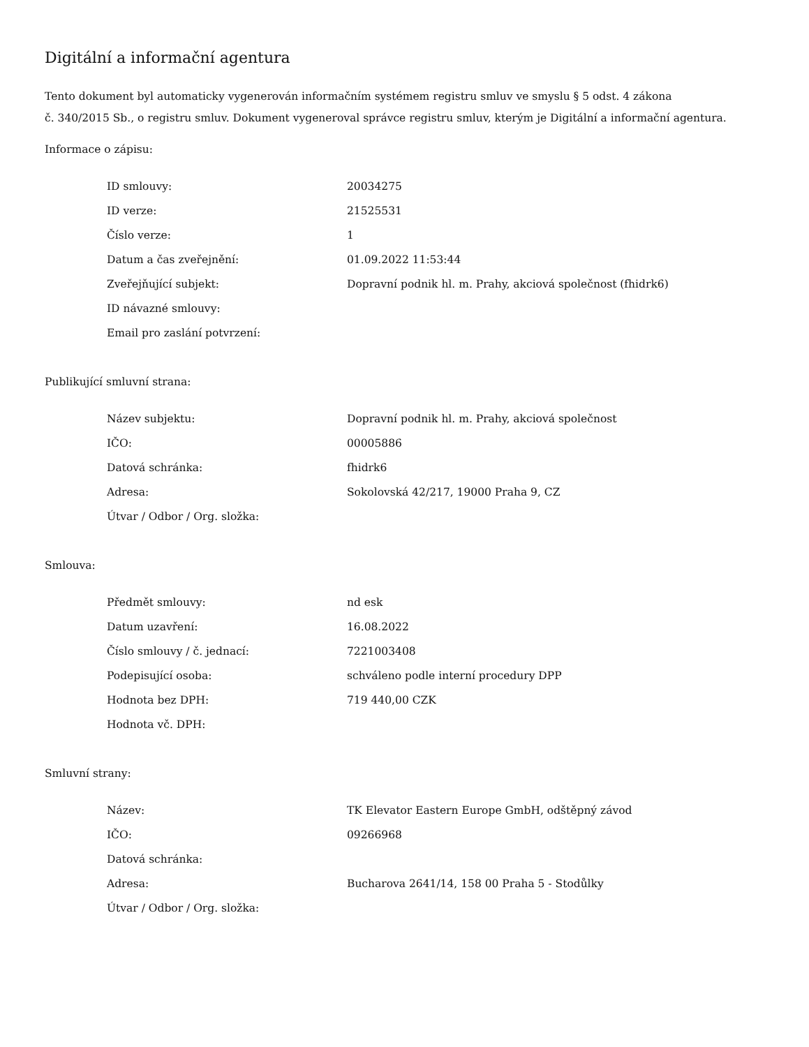Digitální a informační agentura
Tento dokument byl automaticky vygenerován informačním systémem registru smluv ve smyslu § 5 odst. 4 zákona
č. 340/2015 Sb., o registru smluv. Dokument vygeneroval správce registru smluv, kterým je Digitální a informační agentura.
Informace o zápisu:
| ID smlouvy: | 20034275 |
| ID verze: | 21525531 |
| Číslo verze: | 1 |
| Datum a čas zveřejnění: | 01.09.2022 11:53:44 |
| Zveřejňující subjekt: | Dopravní podnik hl. m. Prahy, akciová společnost (fhidrk6) |
| ID návazné smlouvy: | |
| Email pro zaslání potvrzení: | |
Publikující smluvní strana:
| Název subjektu: | Dopravní podnik hl. m. Prahy, akciová společnost |
| IČO: | 00005886 |
| Datová schránka: | fhidrk6 |
| Adresa: | Sokolovská 42/217, 19000 Praha 9, CZ |
| Útvar / Odbor / Org. složka: | |
Smlouva:
| Předmět smlouvy: | nd esk |
| Datum uzavření: | 16.08.2022 |
| Číslo smlouvy / č. jednací: | 7221003408 |
| Podepisující osoba: | schváleno podle interní procedury DPP |
| Hodnota bez DPH: | 719 440,00 CZK |
| Hodnota vč. DPH: | |
Smluvní strany:
| Název: | TK Elevator Eastern Europe GmbH, odštěpný závod |
| IČO: | 09266968 |
| Datová schránka: | |
| Adresa: | Bucharova 2641/14, 158 00 Praha 5 - Stodůlky |
| Útvar / Odbor / Org. složka: | |